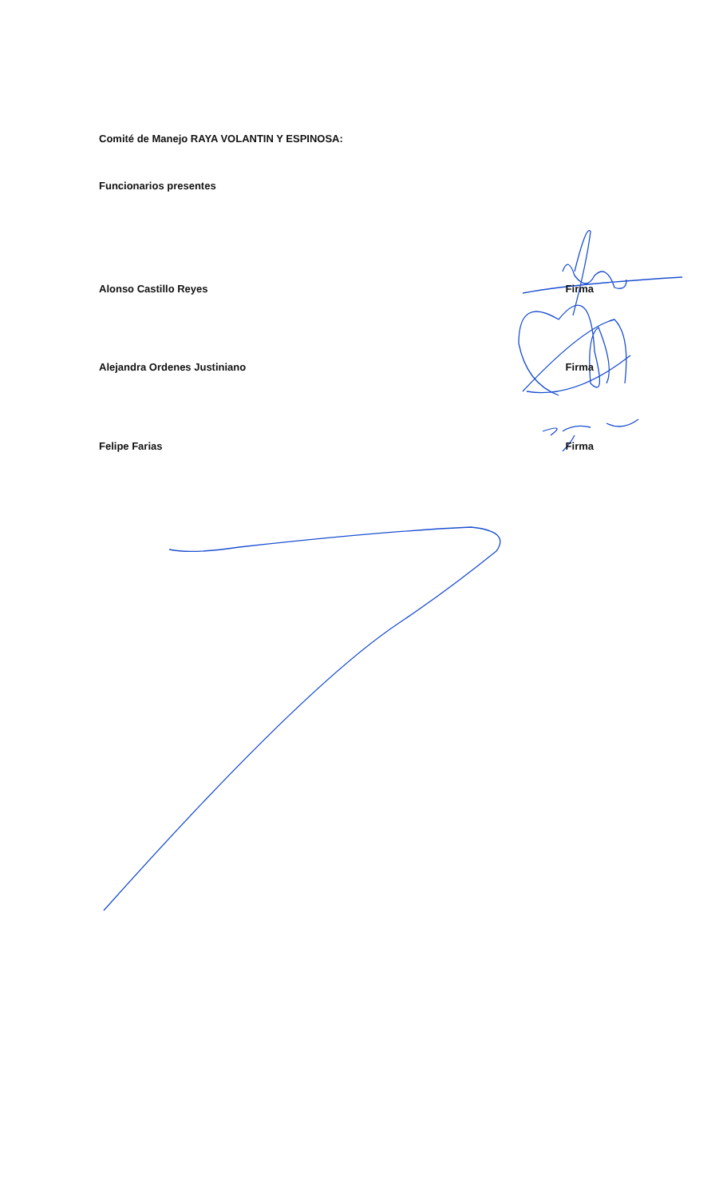Comité de Manejo RAYA VOLANTIN Y ESPINOSA:
Funcionarios presentes
Alonso Castillo Reyes Firma
Alejandra Ordenes Justiniano Firma
Felipe Farias Firma